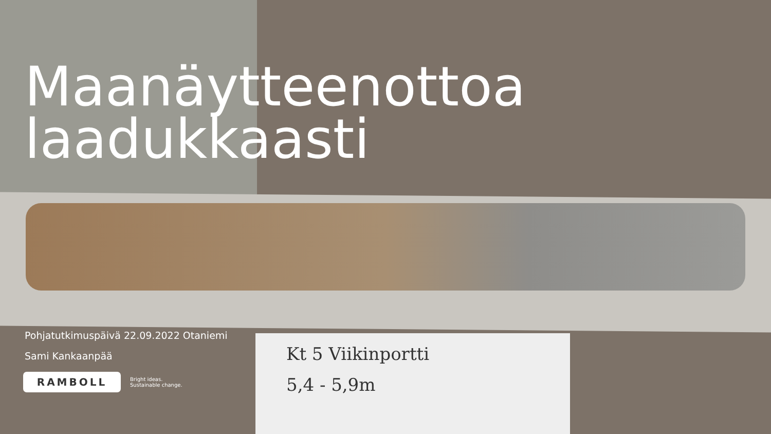Kt 5 Viikinportti
5,4 - 5,9m
Maanäytteenottoa laadukkaasti
Pohjatutkimuspäivä 22.09.2022 Otaniemi
Sami Kankaanpää
RAMBOLL
Bright ideas.
Sustainable change.